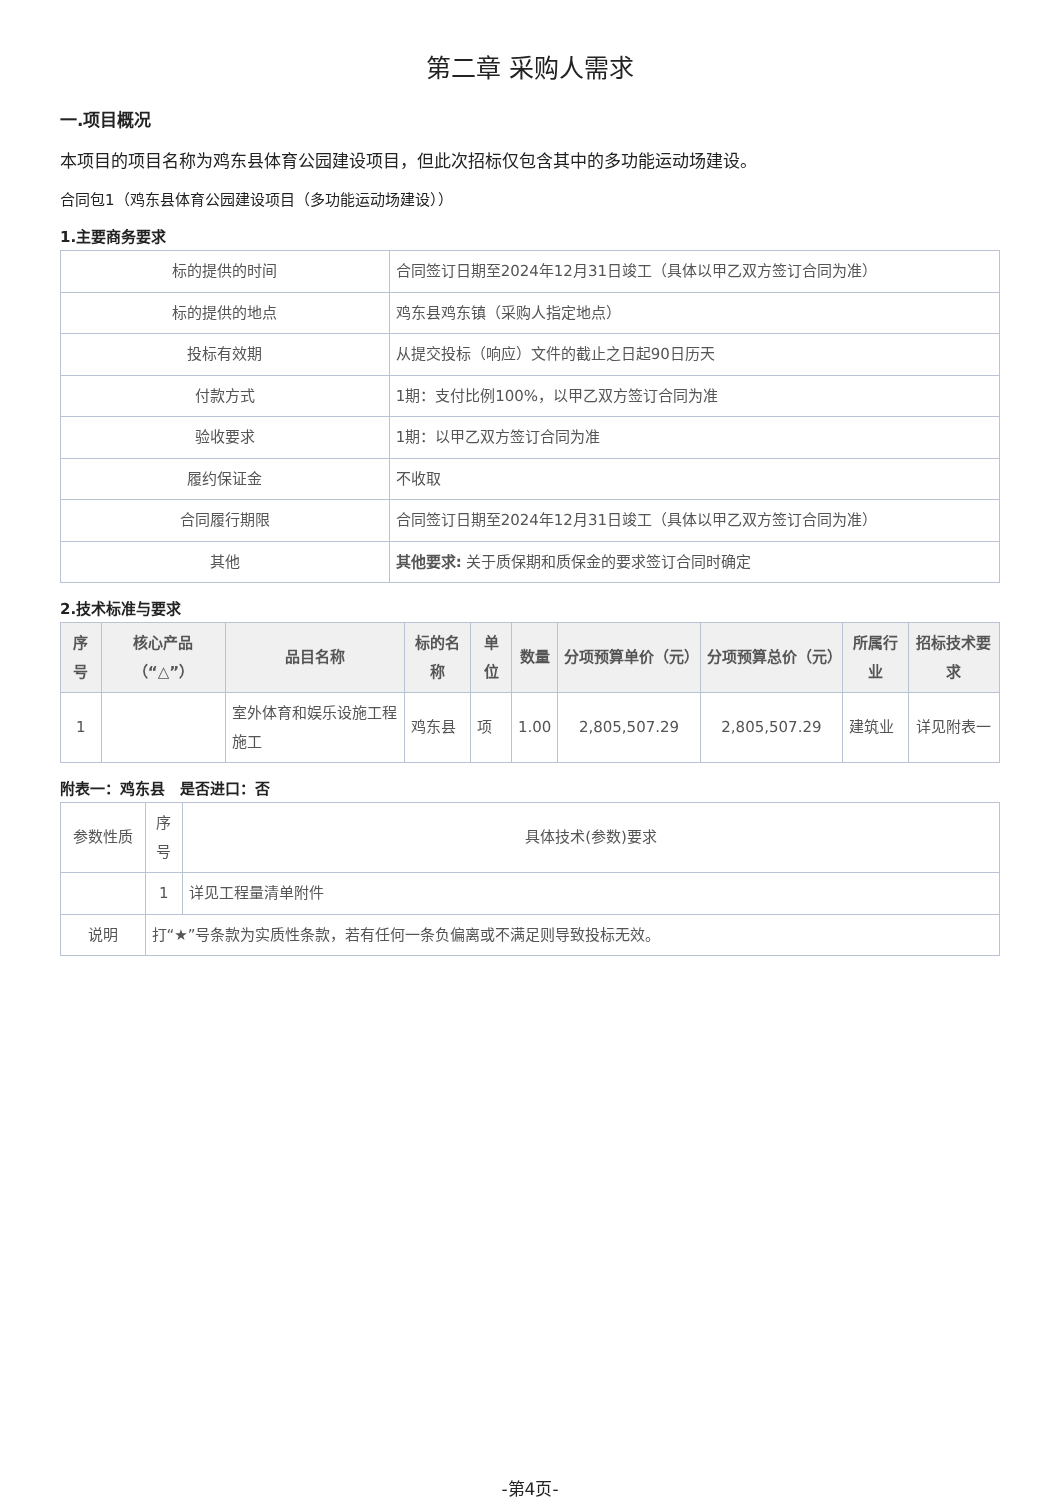第二章 采购人需求
一.项目概况
本项目的项目名称为鸡东县体育公园建设项目，但此次招标仅包含其中的多功能运动场建设。
合同包1（鸡东县体育公园建设项目（多功能运动场建设））
1.主要商务要求
| 标的提供的时间 | 合同签订日期至2024年12月31日竣工（具体以甲乙双方签订合同为准） |
| 标的提供的地点 | 鸡东县鸡东镇（采购人指定地点） |
| 投标有效期 | 从提交投标（响应）文件的截止之日起90日历天 |
| 付款方式 | 1期：支付比例100%，以甲乙双方签订合同为准 |
| 验收要求 | 1期：以甲乙双方签订合同为准 |
| 履约保证金 | 不收取 |
| 合同履行期限 | 合同签订日期至2024年12月31日竣工（具体以甲乙双方签订合同为准） |
| 其他 | 其他要求: 关于质保期和质保金的要求签订合同时确定 |
2.技术标准与要求
| 序号 | 核心产品（“△”） | 品目名称 | 标的名称 | 单位 | 数量 | 分项预算单价（元） | 分项预算总价（元） | 所属行业 | 招标技术要求 |
| --- | --- | --- | --- | --- | --- | --- | --- | --- | --- |
| 1 | | 室外体育和娱乐设施工程施工 | 鸡东县 | 项 | 1.00 | 2,805,507.29 | 2,805,507.29 | 建筑业 | 详见附表一 |
附表一：鸡东县　是否进口：否
| 参数性质 | 序号 | 具体技术(参数)要求 |
| | 1 | 详见工程量清单附件 |
| 说明 | 打“★”号条款为实质性条款，若有任何一条负偏离或不满足则导致投标无效。 | |
-第4页-